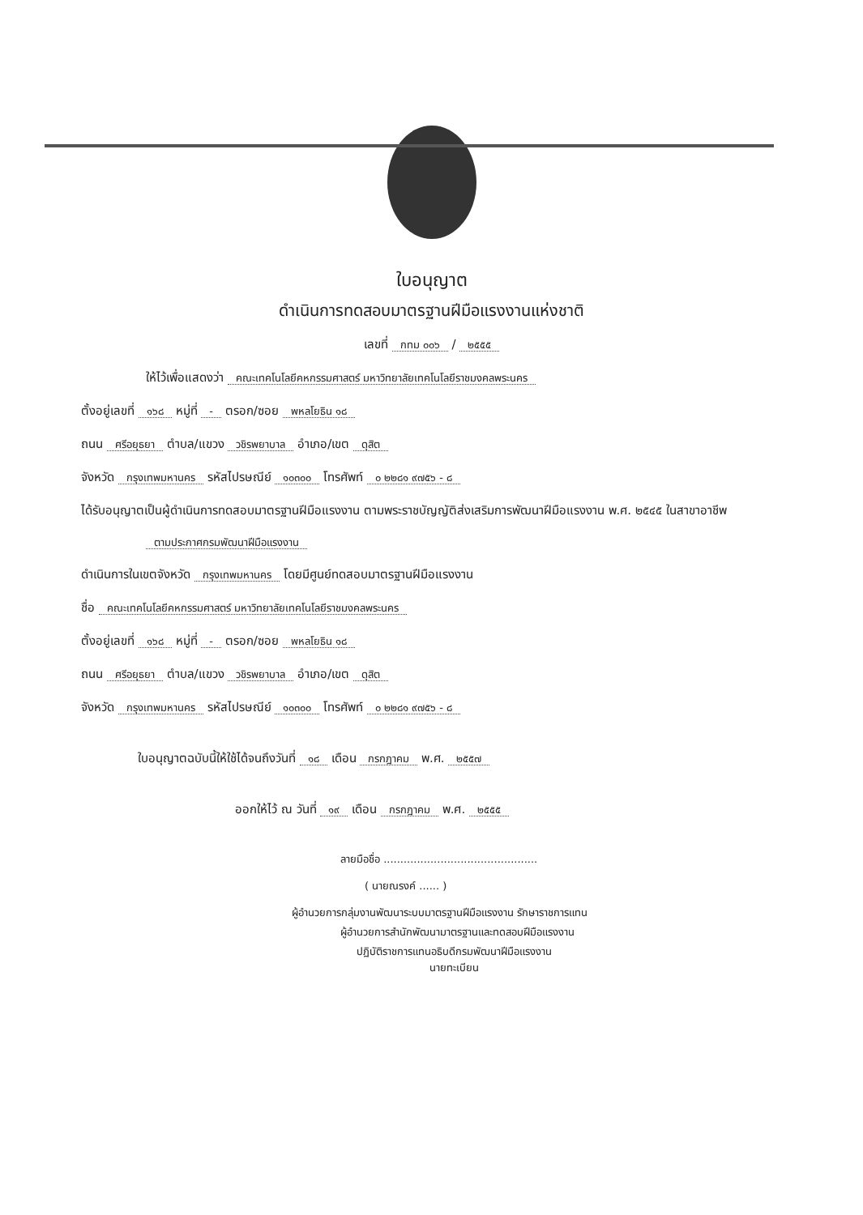ใบอนุญาต
ดำเนินการทดสอบมาตรฐานฝีมือแรงงานแห่งชาติ
เลขที่ กทม ๐๐๖ / ๒๕๕๕
ให้ไว้เพื่อแสดงว่า คณะเทคโนโลยีคหกรรมศาสตร์ มหาวิทยาลัยเทคโนโลยีราชมงคลพระนคร
ตั้งอยู่เลขที่ ๑๖๘ หมู่ที่ - ตรอก/ซอย พหลโยธิน ๑๘
ถนน ศรีอยุธยา ตำบล/แขวง วชิรพยาบาล อำเภอ/เขต ดุสิต
จังหวัด กรุงเทพมหานคร รหัสไปรษณีย์ ๑๐๓๐๐ โทรศัพท์ ๐ ๒๒๘๑ ๙๗๕๖ - ๘
ได้รับอนุญาตเป็นผู้ดำเนินการทดสอบมาตรฐานฝีมือแรงงาน ตามพระราชบัญญัติส่งเสริมการพัฒนาฝีมือแรงงาน พ.ศ. ๒๕๔๕ ในสาขาอาชีพ
ตามประกาศกรมพัฒนาฝีมือแรงงาน
ดำเนินการในเขตจังหวัด กรุงเทพมหานคร โดยมีศูนย์ทดสอบมาตรฐานฝีมือแรงงาน
ชื่อ คณะเทคโนโลยีคหกรรมศาสตร์ มหาวิทยาลัยเทคโนโลยีราชมงคลพระนคร
ตั้งอยู่เลขที่ ๑๖๘ หมู่ที่ - ตรอก/ซอย พหลโยธิน ๑๘
ถนน ศรีอยุธยา ตำบล/แขวง วชิรพยาบาล อำเภอ/เขต ดุสิต
จังหวัด กรุงเทพมหานคร รหัสไปรษณีย์ ๑๐๓๐๐ โทรศัพท์ ๐ ๒๒๘๑ ๙๗๕๖ - ๘
ใบอนุญาตฉบับนี้ให้ใช้ได้จนถึงวันที่ ๑๘ เดือน กรกฎาคม พ.ศ. ๒๕๕๗
ออกให้ไว้ ณ วันที่ ๑๙ เดือน กรกฎาคม พ.ศ. ๒๕๕๕
ลายมือชื่อ ..............................................
( นายณรงค์ ...... )
ผู้อำนวยการกลุ่มงานพัฒนาระบบมาตรฐานฝีมือแรงงาน รักษาราชการแทน
ผู้อำนวยการสำนักพัฒนามาตรฐานและทดสอบฝีมือแรงงาน
ปฏิบัติราชการแทนอธิบดีกรมพัฒนาฝีมือแรงงาน
นายทะเบียน